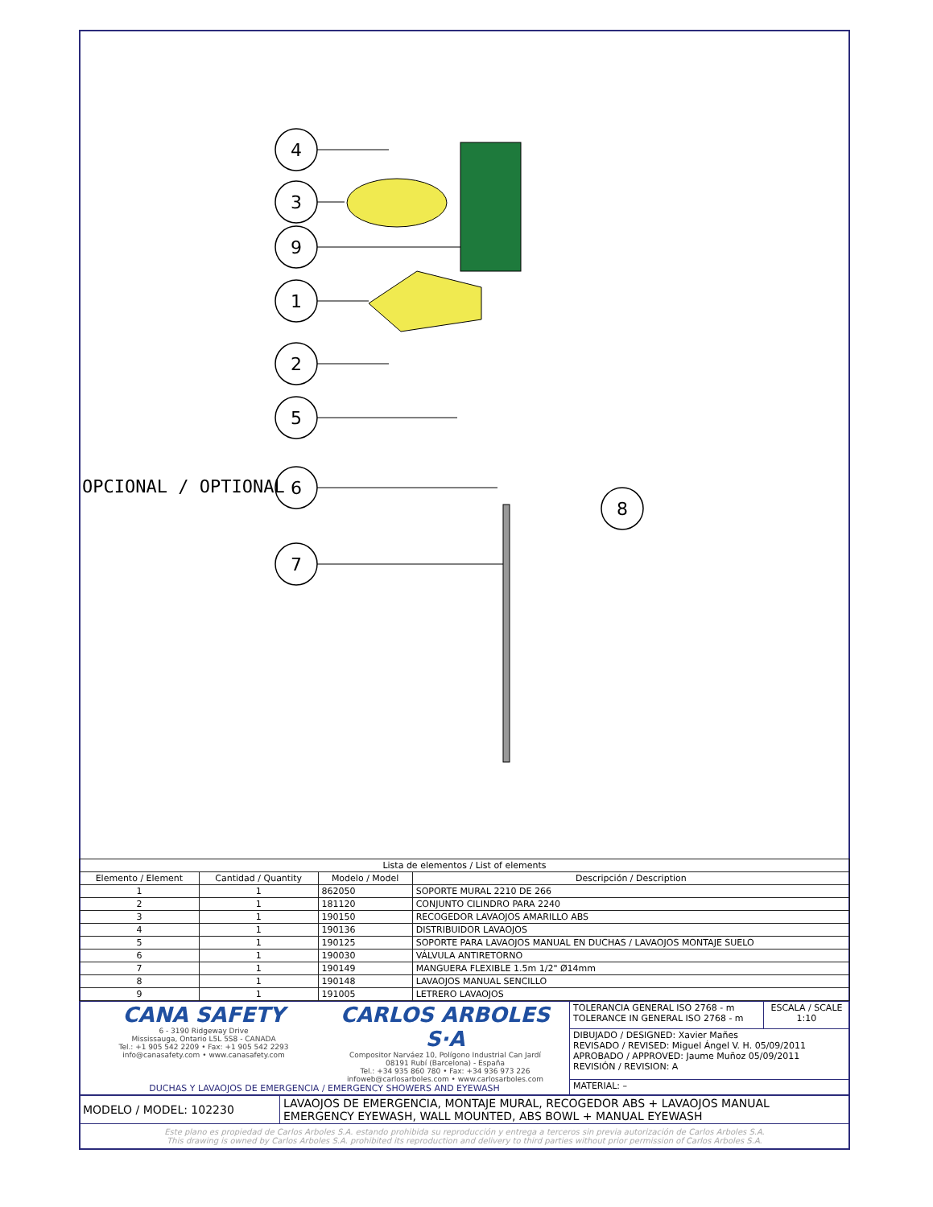4
3
9
1
2
5
6
7
8
OPCIONAL / OPTIONAL
| Lista de elementos / List of elements | | | |
| Elemento / Element | Cantidad / Quantity | Modelo / Model | Descripción / Description |
| 1 | 1 | 862050 | SOPORTE MURAL 2210 DE 266 |
| 2 | 1 | 181120 | CONJUNTO CILINDRO PARA 2240 |
| 3 | 1 | 190150 | RECOGEDOR LAVAOJOS AMARILLO ABS |
| 4 | 1 | 190136 | DISTRIBUIDOR LAVAOJOS |
| 5 | 1 | 190125 | SOPORTE PARA LAVAOJOS MANUAL EN DUCHAS / LAVAOJOS MONTAJE SUELO |
| 6 | 1 | 190030 | VÁLVULA ANTIRETORNO |
| 7 | 1 | 190149 | MANGUERA FLEXIBLE 1.5m 1/2" Ø14mm |
| 8 | 1 | 190148 | LAVAOJOS MANUAL SENCILLO |
| 9 | 1 | 191005 | LETRERO LAVAOJOS |
| CANA SAFETY 6 - 3190 Ridgeway Drive Mississauga, Ontario L5L 5S8 - CANADA Tel.: +1 905 542 2209 • Fax: +1 905 542 2293 info@canasafety.com • www.canasafety.com CARLOS ARBOLES S·A Compositor Narváez 10, Polígono Industrial Can Jardí 08191 Rubí (Barcelona) - España Tel.: +34 935 860 780 • Fax: +34 936 973 226 infoweb@carlosarboles.com • www.carlosarboles.com DUCHAS Y LAVAOJOS DE EMERGENCIA / EMERGENCY SHOWERS AND EYEWASH | TOLERANCIA GENERAL ISO 2768 - m TOLERANCE IN GENERAL ISO 2768 - m | ESCALA / SCALE 1:10 |
| | DIBUJADO / DESIGNED: Xavier Mañes REVISADO / REVISED: Miguel Ángel V. H. 05/09/2011 APROBADO / APPROVED: Jaume Muñoz 05/09/2011 REVISIÓN / REVISION: A | |
| | MATERIAL: – | |
| MODELO / MODEL: 102230 | LAVAOJOS DE EMERGENCIA, MONTAJE MURAL, RECOGEDOR ABS + LAVAOJOS MANUAL EMERGENCY EYEWASH, WALL MOUNTED, ABS BOWL + MANUAL EYEWASH |
Este plano es propiedad de Carlos Arboles S.A. estando prohibida su reproducción y entrega a terceros sin previa autorización de Carlos Arboles S.A.
This drawing is owned by Carlos Arboles S.A. prohibited its reproduction and delivery to third parties without prior permission of Carlos Arboles S.A.